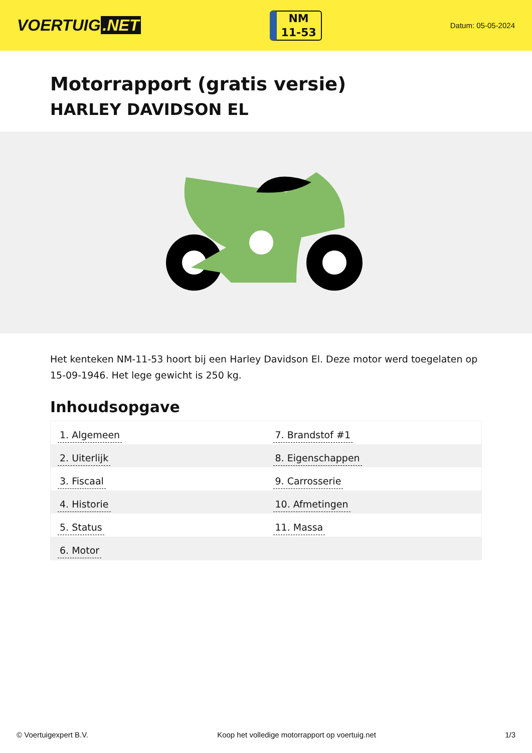VOERTUIG.NET
NM
11-53
Datum: 05-05-2024
Motorrapport (gratis versie)
HARLEY DAVIDSON EL
Het kenteken NM-11-53 hoort bij een Harley Davidson El. Deze motor werd toegelaten op 15-09-1946. Het lege gewicht is 250 kg.
Inhoudsopgave
| 1. Algemeen | 7. Brandstof #1 |
| 2. Uiterlijk | 8. Eigenschappen |
| 3. Fiscaal | 9. Carrosserie |
| 4. Historie | 10. Afmetingen |
| 5. Status | 11. Massa |
| 6. Motor | |
© Voertuigexpert B.V. Koop het volledige motorrapport op voertuig.net 1/3